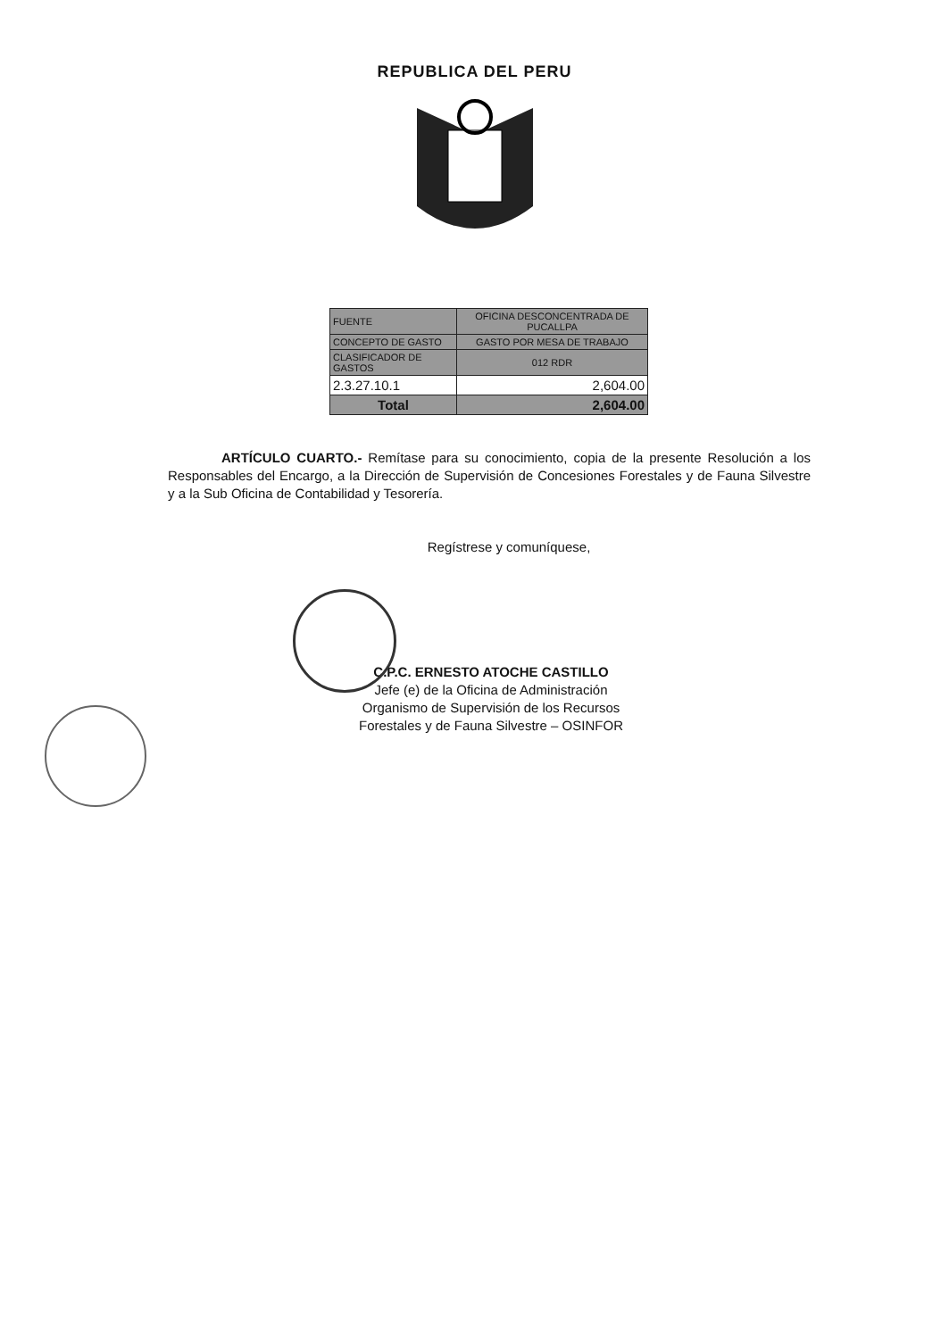REPUBLICA DEL PERU
| FUENTE | OFICINA DESCONCENTRADA DE PUCALLPA |
| CONCEPTO DE GASTO | GASTO POR MESA DE TRABAJO |
| CLASIFICADOR DE GASTOS | 012 RDR |
| 2.3.27.10.1 | 2,604.00 |
| Total | 2,604.00 |
ARTÍCULO CUARTO.- Remítase para su conocimiento, copia de la presente Resolución a los Responsables del Encargo, a la Dirección de Supervisión de Concesiones Forestales y de Fauna Silvestre y a la Sub Oficina de Contabilidad y Tesorería.
Regístrese y comuníquese,
C.P.C. ERNESTO ATOCHE CASTILLO
Jefe (e) de la Oficina de Administración
Organismo de Supervisión de los Recursos
Forestales y de Fauna Silvestre – OSINFOR